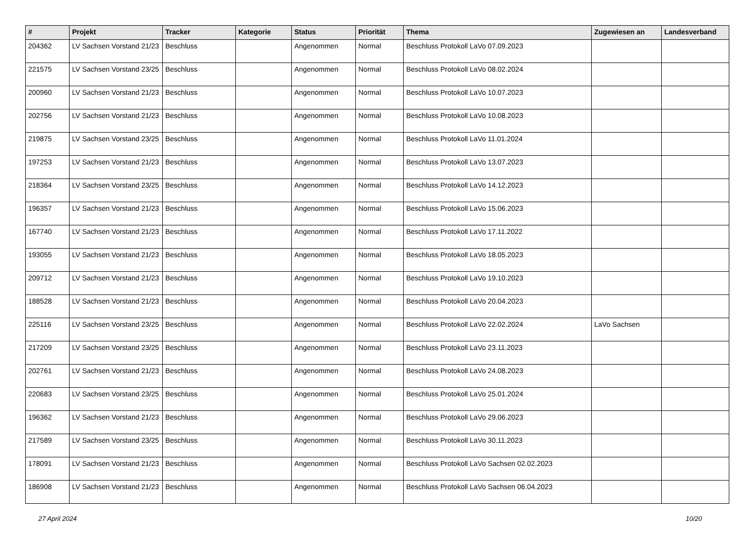| # | Projekt | Tracker | Kategorie | Status | Priorität | Thema | Zugewiesen an | Landesverband |
| --- | --- | --- | --- | --- | --- | --- | --- | --- |
| 204362 | LV Sachsen Vorstand 21/23 | Beschluss | | Angenommen | Normal | Beschluss Protokoll LaVo 07.09.2023 | | |
| 221575 | LV Sachsen Vorstand 23/25 | Beschluss | | Angenommen | Normal | Beschluss Protokoll LaVo 08.02.2024 | | |
| 200960 | LV Sachsen Vorstand 21/23 | Beschluss | | Angenommen | Normal | Beschluss Protokoll LaVo 10.07.2023 | | |
| 202756 | LV Sachsen Vorstand 21/23 | Beschluss | | Angenommen | Normal | Beschluss Protokoll LaVo 10.08.2023 | | |
| 219875 | LV Sachsen Vorstand 23/25 | Beschluss | | Angenommen | Normal | Beschluss Protokoll LaVo 11.01.2024 | | |
| 197253 | LV Sachsen Vorstand 21/23 | Beschluss | | Angenommen | Normal | Beschluss Protokoll LaVo 13.07.2023 | | |
| 218364 | LV Sachsen Vorstand 23/25 | Beschluss | | Angenommen | Normal | Beschluss Protokoll LaVo 14.12.2023 | | |
| 196357 | LV Sachsen Vorstand 21/23 | Beschluss | | Angenommen | Normal | Beschluss Protokoll LaVo 15.06.2023 | | |
| 167740 | LV Sachsen Vorstand 21/23 | Beschluss | | Angenommen | Normal | Beschluss Protokoll LaVo 17.11.2022 | | |
| 193055 | LV Sachsen Vorstand 21/23 | Beschluss | | Angenommen | Normal | Beschluss Protokoll LaVo 18.05.2023 | | |
| 209712 | LV Sachsen Vorstand 21/23 | Beschluss | | Angenommen | Normal | Beschluss Protokoll LaVo 19.10.2023 | | |
| 188528 | LV Sachsen Vorstand 21/23 | Beschluss | | Angenommen | Normal | Beschluss Protokoll LaVo 20.04.2023 | | |
| 225116 | LV Sachsen Vorstand 23/25 | Beschluss | | Angenommen | Normal | Beschluss Protokoll LaVo 22.02.2024 | LaVo Sachsen | |
| 217209 | LV Sachsen Vorstand 23/25 | Beschluss | | Angenommen | Normal | Beschluss Protokoll LaVo 23.11.2023 | | |
| 202761 | LV Sachsen Vorstand 21/23 | Beschluss | | Angenommen | Normal | Beschluss Protokoll LaVo 24.08.2023 | | |
| 220683 | LV Sachsen Vorstand 23/25 | Beschluss | | Angenommen | Normal | Beschluss Protokoll LaVo 25.01.2024 | | |
| 196362 | LV Sachsen Vorstand 21/23 | Beschluss | | Angenommen | Normal | Beschluss Protokoll LaVo 29.06.2023 | | |
| 217589 | LV Sachsen Vorstand 23/25 | Beschluss | | Angenommen | Normal | Beschluss Protokoll LaVo 30.11.2023 | | |
| 178091 | LV Sachsen Vorstand 21/23 | Beschluss | | Angenommen | Normal | Beschluss Protokoll LaVo Sachsen 02.02.2023 | | |
| 186908 | LV Sachsen Vorstand 21/23 | Beschluss | | Angenommen | Normal | Beschluss Protokoll LaVo Sachsen 06.04.2023 | | |
27 April 2024 10/20